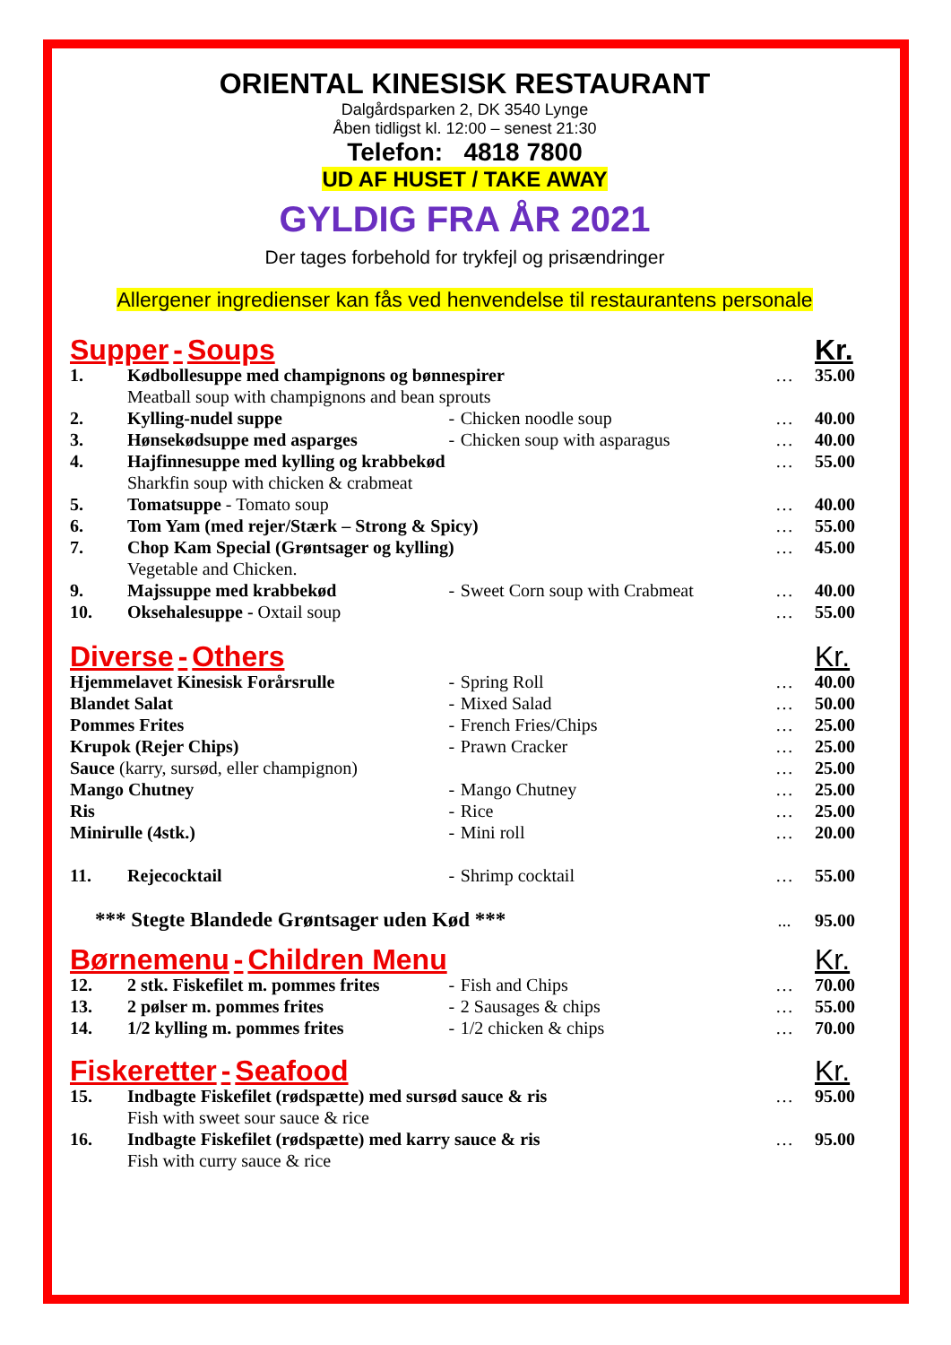ORIENTAL KINESISK RESTAURANT
Dalgårdsparken 2, DK 3540 Lynge
Åben tidligst kl. 12:00 – senest 21:30
Telefon: 4818 7800
UD AF HUSET / TAKE AWAY
GYLDIG FRA ÅR 2021
Der tages forbehold for trykfejl og prisændringer
Allergener ingredienser kan fås ved henvendelse til restaurantens personale
| Supper - Soups | | | | | Kr. |
| 1. | Kødbollesuppe med champignons og bønnespirer Meatball soup with champignons and bean sprouts | | | … | 35.00 |
| 2. | Kylling-nudel suppe | - | Chicken noodle soup | … | 40.00 |
| 3. | Hønsekødsuppe med asparges | - | Chicken soup with asparagus | … | 40.00 |
| 4. | Hajfinnesuppe med kylling og krabbekød Sharkfin soup with chicken & crabmeat | | | … | 55.00 |
| 5. | Tomatsuppe - Tomato soup | | | … | 40.00 |
| 6. | Tom Yam (med rejer/Stærk – Strong & Spicy) | | | … | 55.00 |
| 7. | Chop Kam Special (Grøntsager og kylling) Vegetable and Chicken. | | | … | 45.00 |
| 9. | Majssuppe med krabbekød | - | Sweet Corn soup with Crabmeat | … | 40.00 |
| 10. | Oksehalesuppe - Oxtail soup | | | … | 55.00 |
| Diverse - Others | | | | | Kr. |
| Hjemmelavet Kinesisk Forårsrulle | | - | Spring Roll | … | 40.00 |
| Blandet Salat | | - | Mixed Salad | … | 50.00 |
| Pommes Frites | | - | French Fries/Chips | … | 25.00 |
| Krupok (Rejer Chips) | | - | Prawn Cracker | … | 25.00 |
| Sauce (karry, sursød, eller champignon) | | | | … | 25.00 |
| Mango Chutney | | - | Mango Chutney | … | 25.00 |
| Ris | | - | Rice | … | 25.00 |
| Minirulle (4stk.) | | - | Mini roll | … | 20.00 |
| 11. | Rejecocktail | - | Shrimp cocktail | … | 55.00 |
| *** Stegte Blandede Grøntsager uden Kød *** | | | | ... | 95.00 |
| Børnemenu - Children Menu | | | | | Kr. |
| 12. | 2 stk. Fiskefilet m. pommes frites | - | Fish and Chips | … | 70.00 |
| 13. | 2 pølser m. pommes frites | - | 2 Sausages & chips | … | 55.00 |
| 14. | 1/2 kylling m. pommes frites | - | 1/2 chicken & chips | … | 70.00 |
| Fiskeretter - Seafood | | | | | Kr. |
| 15. | Indbagte Fiskefilet (rødspætte) med sursød sauce & ris Fish with sweet sour sauce & rice | | | … | 95.00 |
| 16. | Indbagte Fiskefilet (rødspætte) med karry sauce & ris Fish with curry sauce & rice | | | … | 95.00 |